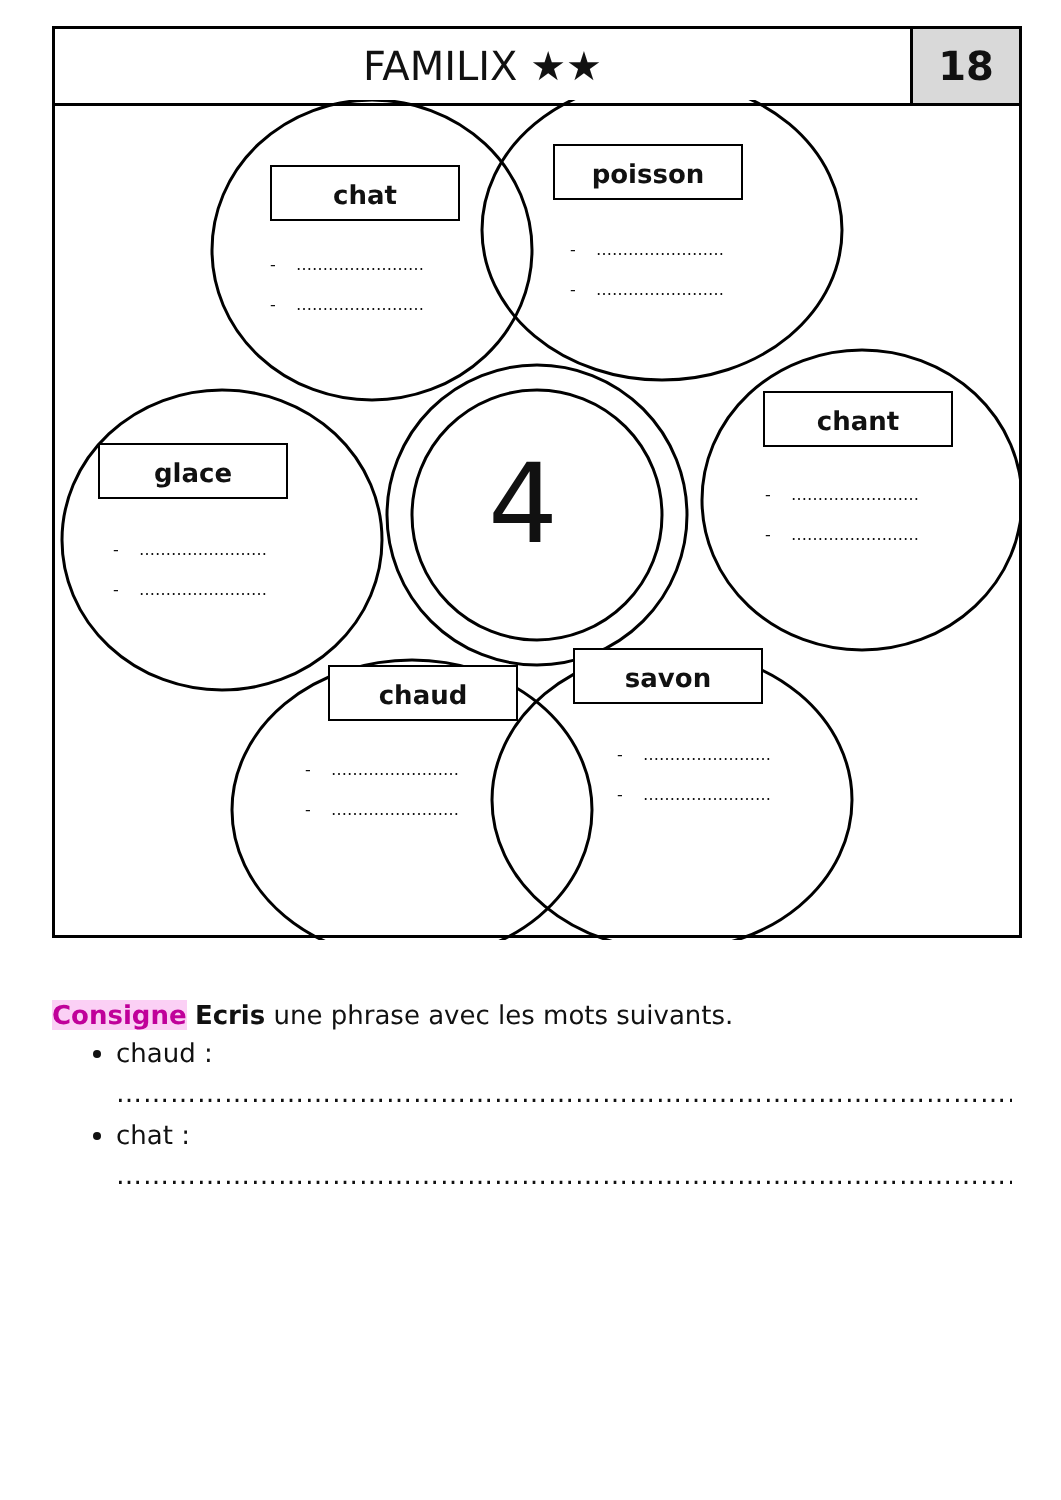| FAMILIX ★★ | 18 |
chat
- …………………… - ……………………
poisson
- …………………… - ……………………
chant
- …………………… - ……………………
glace
- …………………… - ……………………
chaud
- …………………… - ……………………
savon
- …………………… - ……………………
4
Consigne Ecris une phrase avec les mots suivants.
chaud :
…………………………………………………………………………………………………
chat :
…………………………………………………………………………………………………